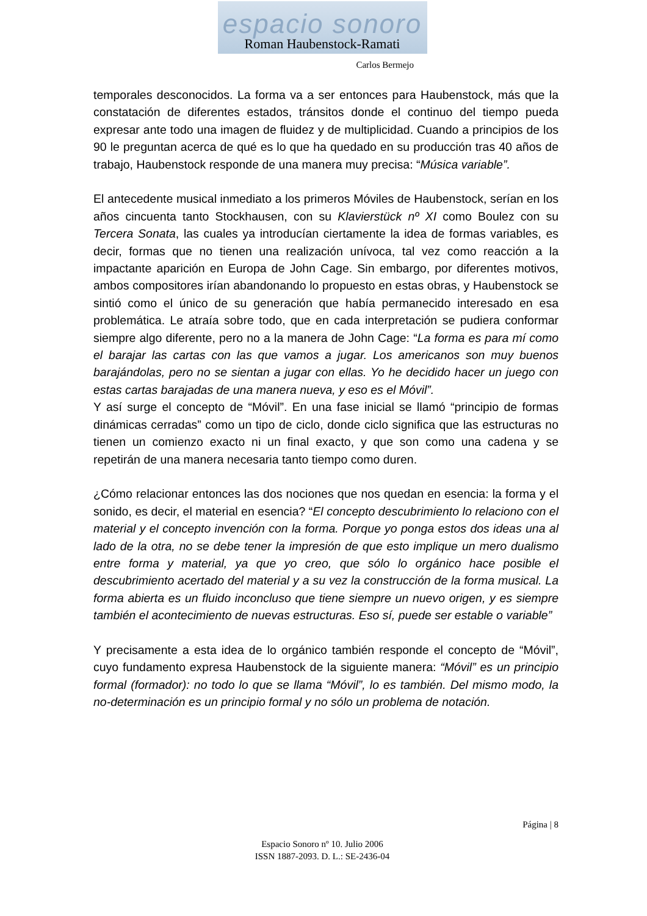espacio sonoro
Roman Haubenstock-Ramati
Carlos Bermejo
temporales desconocidos. La forma va a ser entonces para Haubenstock, más que la constatación de diferentes estados, tránsitos donde el continuo del tiempo pueda expresar ante todo una imagen de fluidez y de multiplicidad. Cuando a principios de los 90 le preguntan acerca de qué es lo que ha quedado en su producción tras 40 años de trabajo, Haubenstock responde de una manera muy precisa: “Música variable”.
El antecedente musical inmediato a los primeros Móviles de Haubenstock, serían en los años cincuenta tanto Stockhausen, con su Klavierstück nº XI como Boulez con su Tercera Sonata, las cuales ya introducían ciertamente la idea de formas variables, es decir, formas que no tienen una realización unívoca, tal vez como reacción a la impactante aparición en Europa de John Cage. Sin embargo, por diferentes motivos, ambos compositores irían abandonando lo propuesto en estas obras, y Haubenstock se sintió como el único de su generación que había permanecido interesado en esa problemática. Le atraía sobre todo, que en cada interpretación se pudiera conformar siempre algo diferente, pero no a la manera de John Cage: “La forma es para mí como el barajar las cartas con las que vamos a jugar. Los americanos son muy buenos barajándolas, pero no se sientan a jugar con ellas. Yo he decidido hacer un juego con estas cartas barajadas de una manera nueva, y eso es el Móvil”.
Y así surge el concepto de “Móvil”. En una fase inicial se llamó “principio de formas dinámicas cerradas” como un tipo de ciclo, donde ciclo significa que las estructuras no tienen un comienzo exacto ni un final exacto, y que son como una cadena y se repetirán de una manera necesaria tanto tiempo como duren.
¿Cómo relacionar entonces las dos nociones que nos quedan en esencia: la forma y el sonido, es decir, el material en esencia? “El concepto descubrimiento lo relaciono con el material y el concepto invención con la forma. Porque yo ponga estos dos ideas una al lado de la otra, no se debe tener la impresión de que esto implique un mero dualismo entre forma y material, ya que yo creo, que sólo lo orgánico hace posible el descubrimiento acertado del material y a su vez la construcción de la forma musical. La forma abierta es un fluido inconcluso que tiene siempre un nuevo origen, y es siempre también el acontecimiento de nuevas estructuras. Eso sí, puede ser estable o variable”
Y precisamente a esta idea de lo orgánico también responde el concepto de “Móvil”, cuyo fundamento expresa Haubenstock de la siguiente manera: “Móvil” es un principio formal (formador): no todo lo que se llama “Móvil”, lo es también. Del mismo modo, la no-determinación es un principio formal y no sólo un problema de notación.
Página | 8
Espacio Sonoro nº 10. Julio 2006
ISSN 1887-2093. D. L.: SE-2436-04